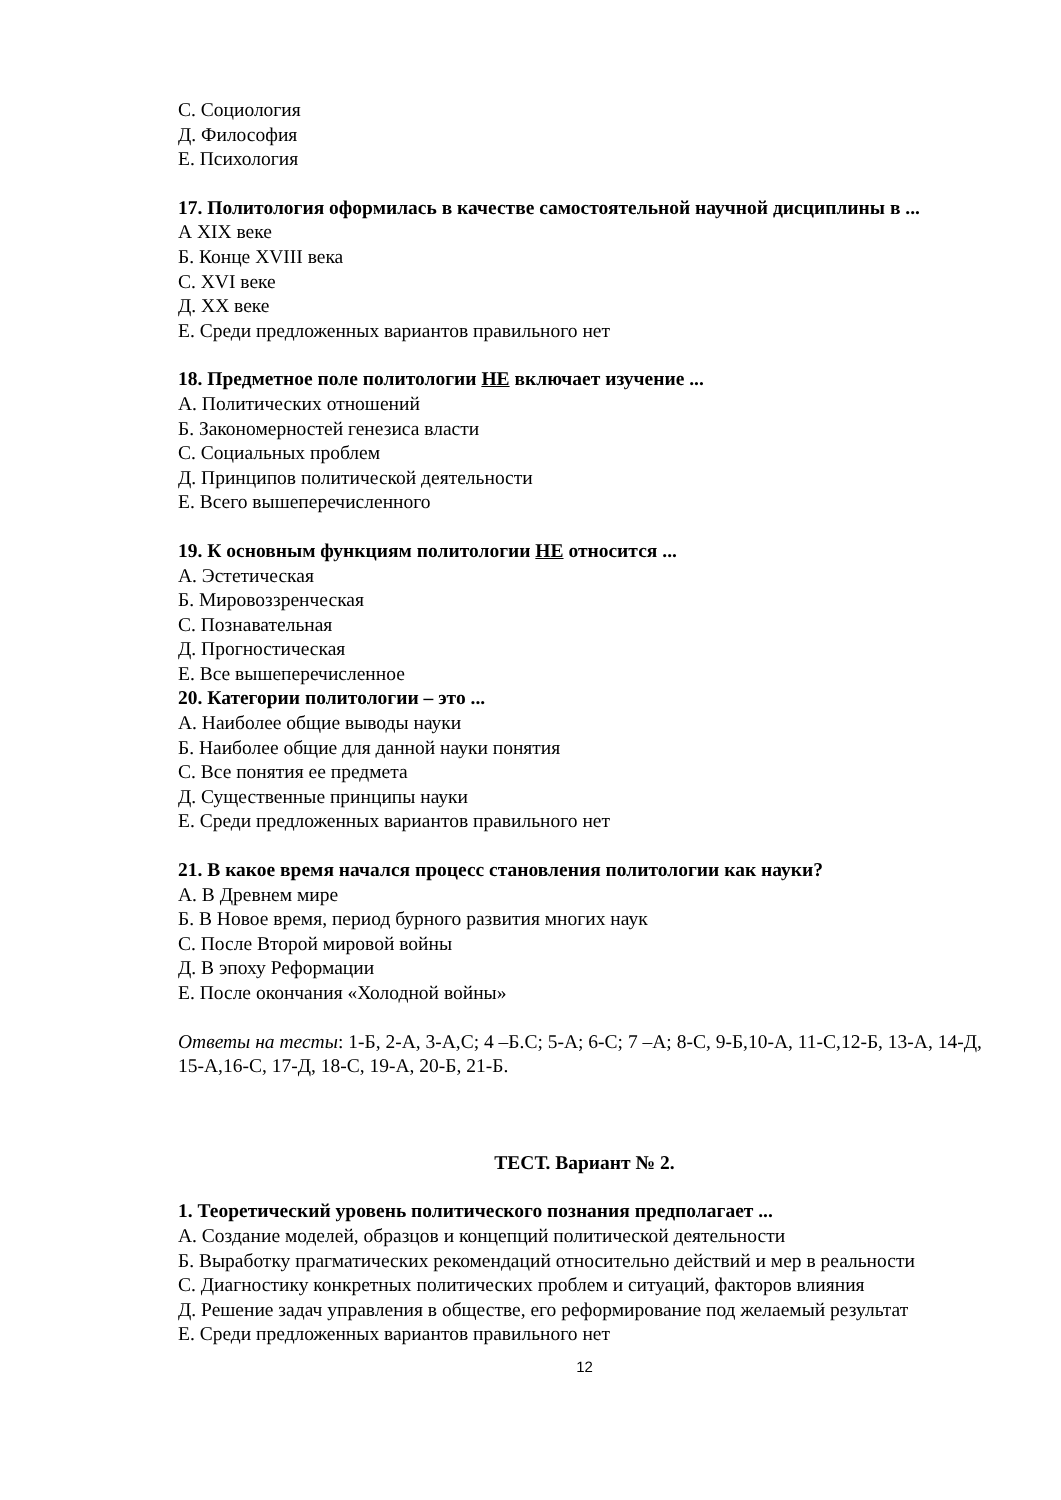С. Социология
Д. Философия
Е. Психология
17. Политология оформилась в качестве самостоятельной научной дисциплины в ...
А XIX веке
Б. Конце XVIII века
С. XVI веке
Д. XX веке
Е. Среди предложенных вариантов правильного нет
18. Предметное поле политологии НЕ включает изучение ...
А. Политических отношений
Б. Закономерностей генезиса власти
С. Социальных проблем
Д. Принципов политической деятельности
Е. Всего вышеперечисленного
19. К основным функциям политологии НЕ относится ...
А. Эстетическая
Б. Мировоззренческая
С. Познавательная
Д. Прогностическая
Е. Все вышеперечисленное
20. Категории политологии – это ...
А. Наиболее общие выводы науки
Б. Наиболее общие для данной науки понятия
С. Все понятия ее предмета
Д. Существенные принципы науки
Е. Среди предложенных вариантов правильного нет
21. В какое время начался процесс становления политологии как науки?
А. В Древнем мире
Б. В Новое время, период бурного развития многих наук
С. После Второй мировой войны
Д. В эпоху Реформации
Е. После окончания «Холодной войны»
Ответы на тесты: 1-Б, 2-А, 3-А,С; 4 –Б.С; 5-А; 6-С; 7 –А; 8-С, 9-Б,10-А, 11-С,12-Б, 13-А, 14-Д, 15-А,16-С, 17-Д, 18-С, 19-А, 20-Б, 21-Б.
ТЕСТ. Вариант № 2.
1. Теоретический уровень политического познания предполагает ...
А. Создание моделей, образцов и концепций политической деятельности
Б. Выработку прагматических рекомендаций относительно действий и мер в реальности
С. Диагностику конкретных политических проблем и ситуаций, факторов влияния
Д. Решение задач управления в обществе, его реформирование под желаемый результат
Е. Среди предложенных вариантов правильного нет
12